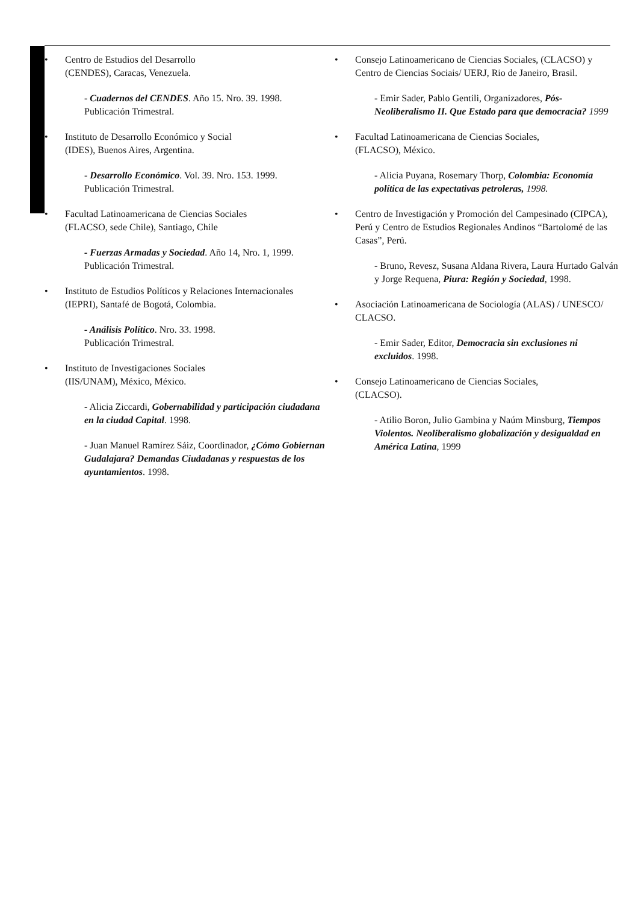• Centro de Estudios del Desarrollo
(CENDES), Caracas, Venezuela.
- Cuadernos del CENDES. Año 15. Nro. 39. 1998.
Publicación Trimestral.
• Instituto de Desarrollo Económico y Social
(IDES), Buenos Aires, Argentina.
- Desarrollo Económico. Vol. 39. Nro. 153. 1999.
Publicación Trimestral.
• Facultad Latinoamericana de Ciencias Sociales
(FLACSO, sede Chile), Santiago, Chile
- Fuerzas Armadas y Sociedad. Año 14, Nro. 1, 1999.
Publicación Trimestral.
• Instituto de Estudios Políticos y Relaciones Internacionales
(IEPRI), Santafé de Bogotá, Colombia.
- Análisis Político. Nro. 33. 1998.
Publicación Trimestral.
• Instituto de Investigaciones Sociales
(IIS/UNAM), México, México.
- Alicia Ziccardi, Gobernabilidad y participación ciudadana en la ciudad Capital. 1998.
- Juan Manuel Ramírez Sáiz, Coordinador, ¿Cómo Gobiernan Gudalajara? Demandas Ciudadanas y respuestas de los ayuntamientos. 1998.
• Consejo Latinoamericano de Ciencias Sociales, (CLACSO) y Centro de Ciencias Sociais/ UERJ, Rio de Janeiro, Brasil.
- Emir Sader, Pablo Gentili, Organizadores, Pós-Neoliberalismo II. Que Estado para que democracia? 1999
• Facultad Latinoamericana de Ciencias Sociales,
(FLACSO), México.
- Alicia Puyana, Rosemary Thorp, Colombia: Economía política de las expectativas petroleras, 1998.
• Centro de Investigación y Promoción del Campesinado (CIPCA), Perú y Centro de Estudios Regionales Andinos “Bartolomé de las Casas”, Perú.
- Bruno, Revesz, Susana Aldana Rivera, Laura Hurtado Galván y Jorge Requena, Piura: Región y Sociedad, 1998.
• Asociación Latinoamericana de Sociología (ALAS) / UNESCO/ CLACSO.
- Emir Sader, Editor, Democracia sin exclusiones ni excluidos. 1998.
• Consejo Latinoamericano de Ciencias Sociales,
(CLACSO).
- Atilio Boron, Julio Gambina y Naúm Minsburg, Tiempos Violentos. Neoliberalismo globalización y desigualdad en América Latina, 1999